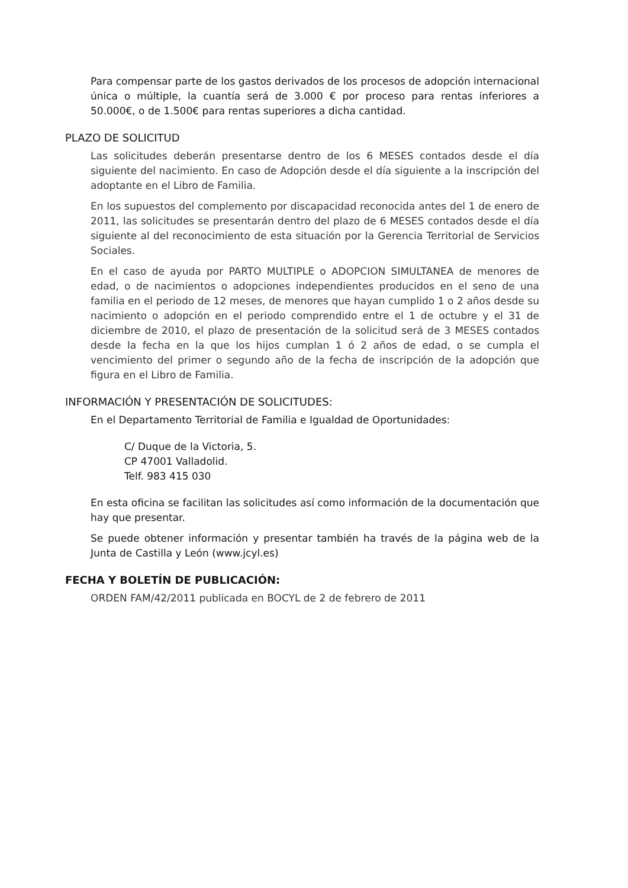Para compensar parte de los gastos derivados de los procesos de adopción internacional única o múltiple, la cuantía será de 3.000 € por proceso para rentas inferiores a 50.000€, o de 1.500€ para rentas superiores a dicha cantidad.
PLAZO DE SOLICITUD
Las solicitudes deberán presentarse dentro de los 6 MESES contados desde el día siguiente del nacimiento. En caso de Adopción desde el día siguiente a la inscripción del adoptante en el Libro de Familia.
En los supuestos del complemento por discapacidad reconocida antes del 1 de enero de 2011, las solicitudes se presentarán dentro del plazo de 6 MESES contados desde el día siguiente al del reconocimiento de esta situación por la Gerencia Territorial de Servicios Sociales.
En el caso de ayuda por PARTO MULTIPLE o ADOPCION SIMULTANEA de menores de edad, o de nacimientos o adopciones independientes producidos en el seno de una familia en el periodo de 12 meses, de menores que hayan cumplido 1 o 2 años desde su nacimiento o adopción en el periodo comprendido entre el 1 de octubre y el 31 de diciembre de 2010, el plazo de presentación de la solicitud será de 3 MESES contados desde la fecha en la que los hijos cumplan 1 ó 2 años de edad, o se cumpla el vencimiento del primer o segundo año de la fecha de inscripción de la adopción que figura en el Libro de Familia.
INFORMACIÓN Y PRESENTACIÓN DE SOLICITUDES:
En el Departamento Territorial de Familia e Igualdad de Oportunidades:
C/ Duque de la Victoria, 5.
CP 47001 Valladolid.
Telf. 983 415 030
En esta oficina se facilitan las solicitudes así como información de la documentación que hay que presentar.
Se puede obtener información y presentar también ha través de la página web de la Junta de Castilla y León (www.jcyl.es)
FECHA Y BOLETÍN DE PUBLICACIÓN:
ORDEN FAM/42/2011 publicada en BOCYL de 2 de febrero de 2011